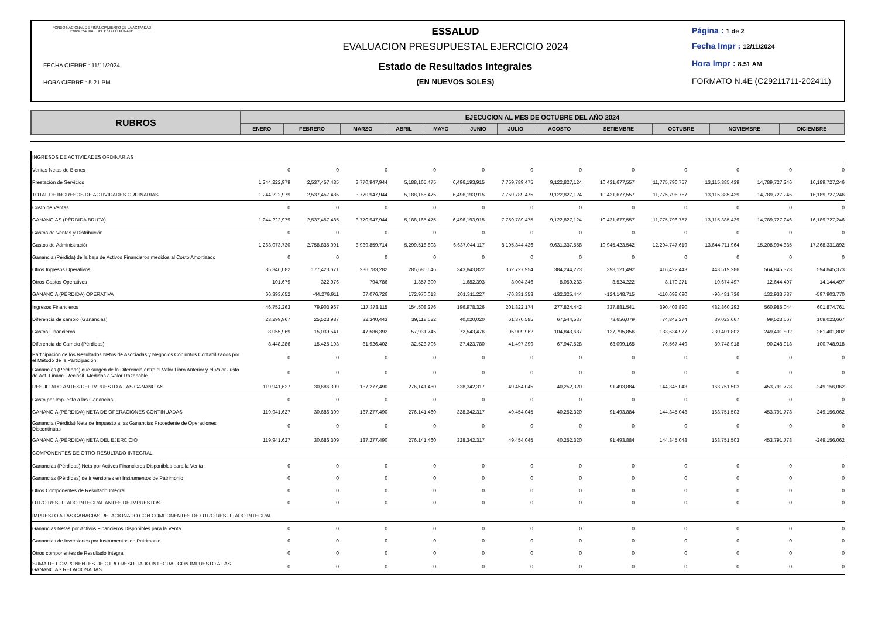FONDO NACIONAL DE FINANCIAMIENTO DE LA ACTIVIDAD EMPRESARIAL DEL ESTADO FONAFE
FECHA CIERRE : 11/11/2024
HORA CIERRE : 5.21 PM
ESSALUD
EVALUACION PRESUPUESTAL EJERCICIO 2024
Estado de Resultados Integrales
(EN NUEVOS SOLES)
Página : 1 de 2
Fecha Impr : 12/11/2024
Hora Impr : 8.51 AM
FORMATO N.4E (C29211711-202411)
| RUBROS | EJECUCION AL MES DE OCTUBRE DEL AÑO 2024 | | | | | | | | | | | |
| --- | --- | --- | --- | --- | --- | --- | --- | --- | --- | --- | --- | --- |
| | ENERO | FEBRERO | MARZO | ABRIL | MAYO | JUNIO | JULIO | AGOSTO | SETIEMBRE | OCTUBRE | NOVIEMBRE | DICIEMBRE |
| INGRESOS DE ACTIVIDADES ORDINARIAS | | | | | | | | | | | | |
| Ventas Netas de Bienes | 0 | 0 | 0 | 0 | 0 | 0 | 0 | 0 | 0 | 0 | 0 | 0 |
| Prestación de Servicios | 1,244,222,979 | 2,537,457,485 | 3,770,947,944 | 5,188,165,475 | 6,496,193,915 | 7,759,789,475 | 9,122,827,124 | 10,431,677,557 | 11,775,796,757 | 13,115,385,439 | 14,789,727,246 | 16,189,727,246 |
| TOTAL DE INGRESOS DE ACTIVIDADES ORDINARIAS | 1,244,222,979 | 2,537,457,485 | 3,770,947,944 | 5,188,165,475 | 6,496,193,915 | 7,759,789,475 | 9,122,827,124 | 10,431,677,557 | 11,775,796,757 | 13,115,385,439 | 14,789,727,246 | 16,189,727,246 |
| Costo de Ventas | 0 | 0 | 0 | 0 | 0 | 0 | 0 | 0 | 0 | 0 | 0 | 0 |
| GANANCIAS (PÉRDIDA BRUTA) | 1,244,222,979 | 2,537,457,485 | 3,770,947,944 | 5,188,165,475 | 6,496,193,915 | 7,759,789,475 | 9,122,827,124 | 10,431,677,557 | 11,775,796,757 | 13,115,385,439 | 14,789,727,246 | 16,189,727,246 |
| Gastos de Ventas y Distribución | 0 | 0 | 0 | 0 | 0 | 0 | 0 | 0 | 0 | 0 | 0 | 0 |
| Gastos de Administración | 1,263,073,730 | 2,758,835,091 | 3,939,859,714 | 5,299,518,808 | 6,637,044,117 | 8,195,844,436 | 9,631,337,558 | 10,945,423,542 | 12,294,747,619 | 13,644,711,964 | 15,208,994,335 | 17,368,331,892 |
| Ganancia (Pérdida) de la baja de Activos Financieros medidos al Costo Amortizado | 0 | 0 | 0 | 0 | 0 | 0 | 0 | 0 | 0 | 0 | 0 | 0 |
| Otros Ingresos Operativos | 85,346,082 | 177,423,671 | 236,783,282 | 285,680,646 | 343,843,822 | 362,727,954 | 384,244,223 | 398,121,492 | 416,422,443 | 443,519,286 | 564,845,373 | 594,845,373 |
| Otros Gastos Operativos | 101,679 | 322,976 | 794,786 | 1,357,300 | 1,682,393 | 3,004,346 | 8,059,233 | 8,524,222 | 8,170,271 | 10,674,497 | 12,644,497 | 14,144,497 |
| GANANCIA (PÉRDIDA) OPERATIVA | 66,393,652 | -44,276,911 | 67,076,726 | 172,970,013 | 201,311,227 | -76,331,353 | -132,325,444 | -124,148,715 | -110,698,690 | -96,481,736 | 132,933,787 | -597,903,770 |
| Ingresos Financieros | 46,752,263 | 79,903,967 | 117,373,115 | 154,508,276 | 196,978,326 | 201,822,174 | 277,824,442 | 337,881,541 | 390,403,890 | 482,360,292 | 560,985,044 | 601,874,761 |
| Diferencia de cambio (Ganancias) | 23,299,967 | 25,523,987 | 32,340,443 | 39,118,622 | 40,020,020 | 61,370,585 | 67,544,537 | 73,656,079 | 74,842,274 | 89,023,667 | 99,523,667 | 109,023,667 |
| Gastos Financieros | 8,055,969 | 15,039,541 | 47,586,392 | 57,931,745 | 72,543,476 | 95,909,962 | 104,843,687 | 127,795,856 | 133,634,977 | 230,401,802 | 249,401,802 | 261,401,802 |
| Diferencia de Cambio (Pérdidas) | 8,448,286 | 15,425,193 | 31,926,402 | 32,523,706 | 37,423,780 | 41,497,399 | 67,947,528 | 68,099,165 | 76,567,449 | 80,748,918 | 90,248,918 | 100,748,918 |
| Participación de los Resultados Netos de Asociadas y Negocios Conjuntos Contabilizados por el Método de la Participación | 0 | 0 | 0 | 0 | 0 | 0 | 0 | 0 | 0 | 0 | 0 | 0 |
| Ganancias (Pérdidas) que surgen de la Diferencia entre el Valor Libro Anterior y el Valor Justo de Act. Financ. Reclasif. Medidos a Valor Razonable | 0 | 0 | 0 | 0 | 0 | 0 | 0 | 0 | 0 | 0 | 0 | 0 |
| RESULTADO ANTES DEL IMPUESTO A LAS GANANCIAS | 119,941,627 | 30,686,309 | 137,277,490 | 276,141,460 | 328,342,317 | 49,454,045 | 40,252,320 | 91,493,884 | 144,345,048 | 163,751,503 | 453,791,778 | -249,156,062 |
| Gasto por Impuesto a las Ganancias | 0 | 0 | 0 | 0 | 0 | 0 | 0 | 0 | 0 | 0 | 0 | 0 |
| GANANCIA (PÉRDIDA) NETA DE OPERACIONES CONTINUADAS | 119,941,627 | 30,686,309 | 137,277,490 | 276,141,460 | 328,342,317 | 49,454,045 | 40,252,320 | 91,493,884 | 144,345,048 | 163,751,503 | 453,791,778 | -249,156,062 |
| Ganancia (Pérdida) Neta de Impuesto a las Ganancias Procedente de Operaciones Discontinuas | 0 | 0 | 0 | 0 | 0 | 0 | 0 | 0 | 0 | 0 | 0 | 0 |
| GANANCIA (PÉRDIDA) NETA DEL EJERCICIO | 119,941,627 | 30,686,309 | 137,277,490 | 276,141,460 | 328,342,317 | 49,454,045 | 40,252,320 | 91,493,884 | 144,345,048 | 163,751,503 | 453,791,778 | -249,156,062 |
| COMPONENTES DE OTRO RESULTADO INTEGRAL: | | | | | | | | | | | | |
| Ganancias (Pérdidas) Neta por Activos Financieros Disponibles para la Venta | 0 | 0 | 0 | 0 | 0 | 0 | 0 | 0 | 0 | 0 | 0 | 0 |
| Ganancias (Pérdidas) de Inversiones en Instrumentos de Patrimonio | 0 | 0 | 0 | 0 | 0 | 0 | 0 | 0 | 0 | 0 | 0 | 0 |
| Otros Componentes de Resultado Integral | 0 | 0 | 0 | 0 | 0 | 0 | 0 | 0 | 0 | 0 | 0 | 0 |
| OTRO RESULTADO INTEGRAL ANTES DE IMPUESTOS | 0 | 0 | 0 | 0 | 0 | 0 | 0 | 0 | 0 | 0 | 0 | 0 |
| IMPUESTO A LAS GANACIAS RELACIONADO CON COMPONENTES DE OTRO RESULTADO INTEGRAL | | | | | | | | | | | | |
| Ganancias Netas por Activos Financieros Disponibles para la Venta | 0 | 0 | 0 | 0 | 0 | 0 | 0 | 0 | 0 | 0 | 0 | 0 |
| Ganancias de Inversiones por Instrumentos de Patrimonio | 0 | 0 | 0 | 0 | 0 | 0 | 0 | 0 | 0 | 0 | 0 | 0 |
| Otros componentes de Resultado Integral | 0 | 0 | 0 | 0 | 0 | 0 | 0 | 0 | 0 | 0 | 0 | 0 |
| SUMA DE COMPONENTES DE OTRO RESULTADO INTEGRAL CON IMPUESTO A LAS GANANCIAS RELACIONADAS | 0 | 0 | 0 | 0 | 0 | 0 | 0 | 0 | 0 | 0 | 0 | 0 |